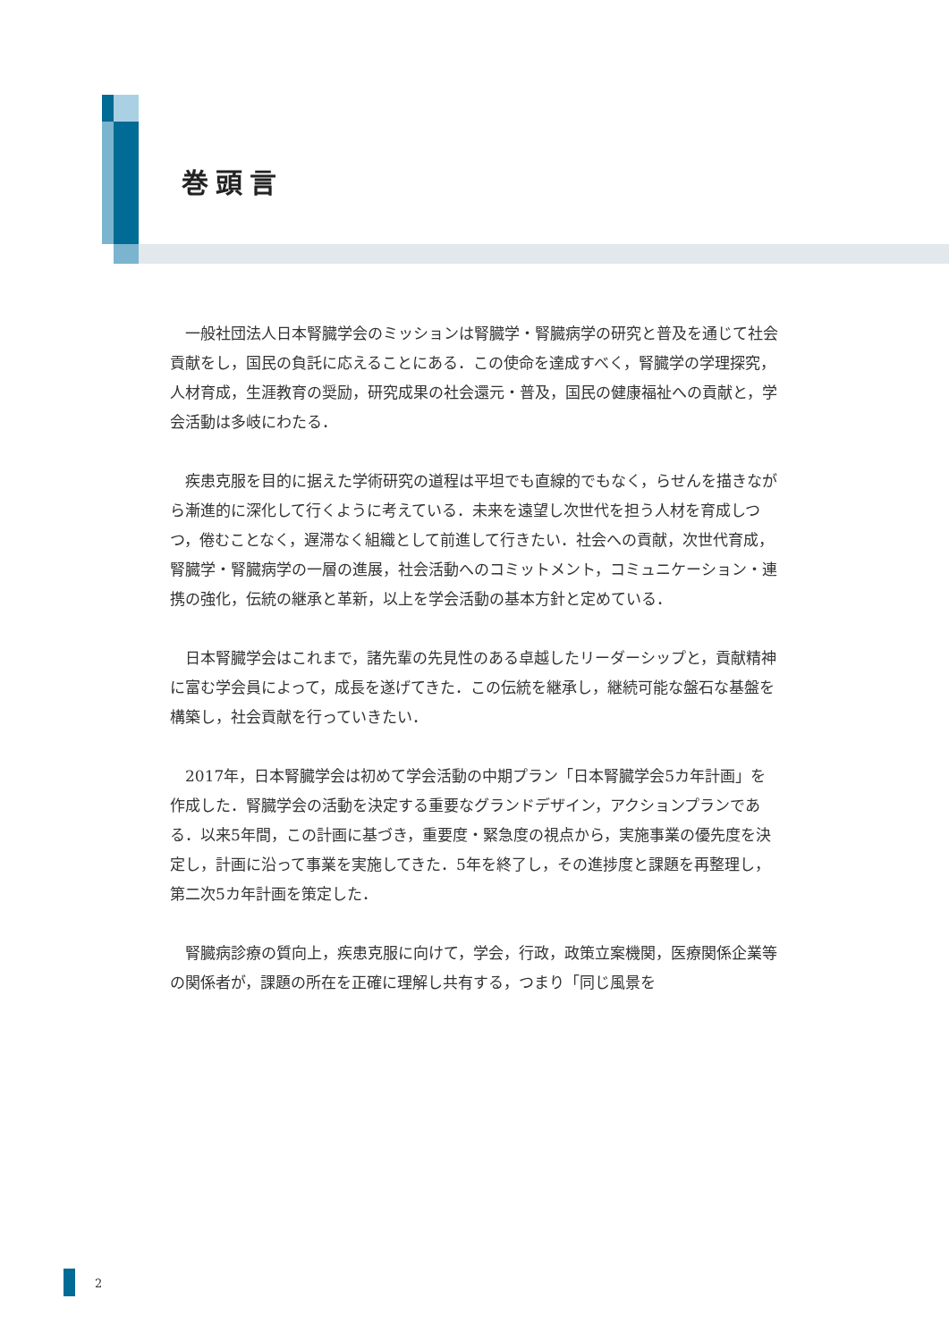巻頭言
一般社団法人日本腎臓学会のミッションは腎臓学・腎臓病学の研究と普及を通じて社会貢献をし，国民の負託に応えることにある．この使命を達成すべく，腎臓学の学理探究，人材育成，生涯教育の奨励，研究成果の社会還元・普及，国民の健康福祉への貢献と，学会活動は多岐にわたる．
疾患克服を目的に据えた学術研究の道程は平坦でも直線的でもなく，らせんを描きながら漸進的に深化して行くように考えている．未来を遠望し次世代を担う人材を育成しつつ，倦むことなく，遅滞なく組織として前進して行きたい．社会への貢献，次世代育成，腎臓学・腎臓病学の一層の進展，社会活動へのコミットメント，コミュニケーション・連携の強化，伝統の継承と革新，以上を学会活動の基本方針と定めている．
日本腎臓学会はこれまで，諸先輩の先見性のある卓越したリーダーシップと，貢献精神に富む学会員によって，成長を遂げてきた．この伝統を継承し，継続可能な盤石な基盤を構築し，社会貢献を行っていきたい．
2017年，日本腎臓学会は初めて学会活動の中期プラン「日本腎臓学会5カ年計画」を作成した．腎臓学会の活動を決定する重要なグランドデザイン，アクションプランである．以来5年間，この計画に基づき，重要度・緊急度の視点から，実施事業の優先度を決定し，計画に沿って事業を実施してきた．5年を終了し，その進捗度と課題を再整理し，第二次5カ年計画を策定した．
腎臓病診療の質向上，疾患克服に向けて，学会，行政，政策立案機関，医療関係企業等の関係者が，課題の所在を正確に理解し共有する，つまり「同じ風景を
2